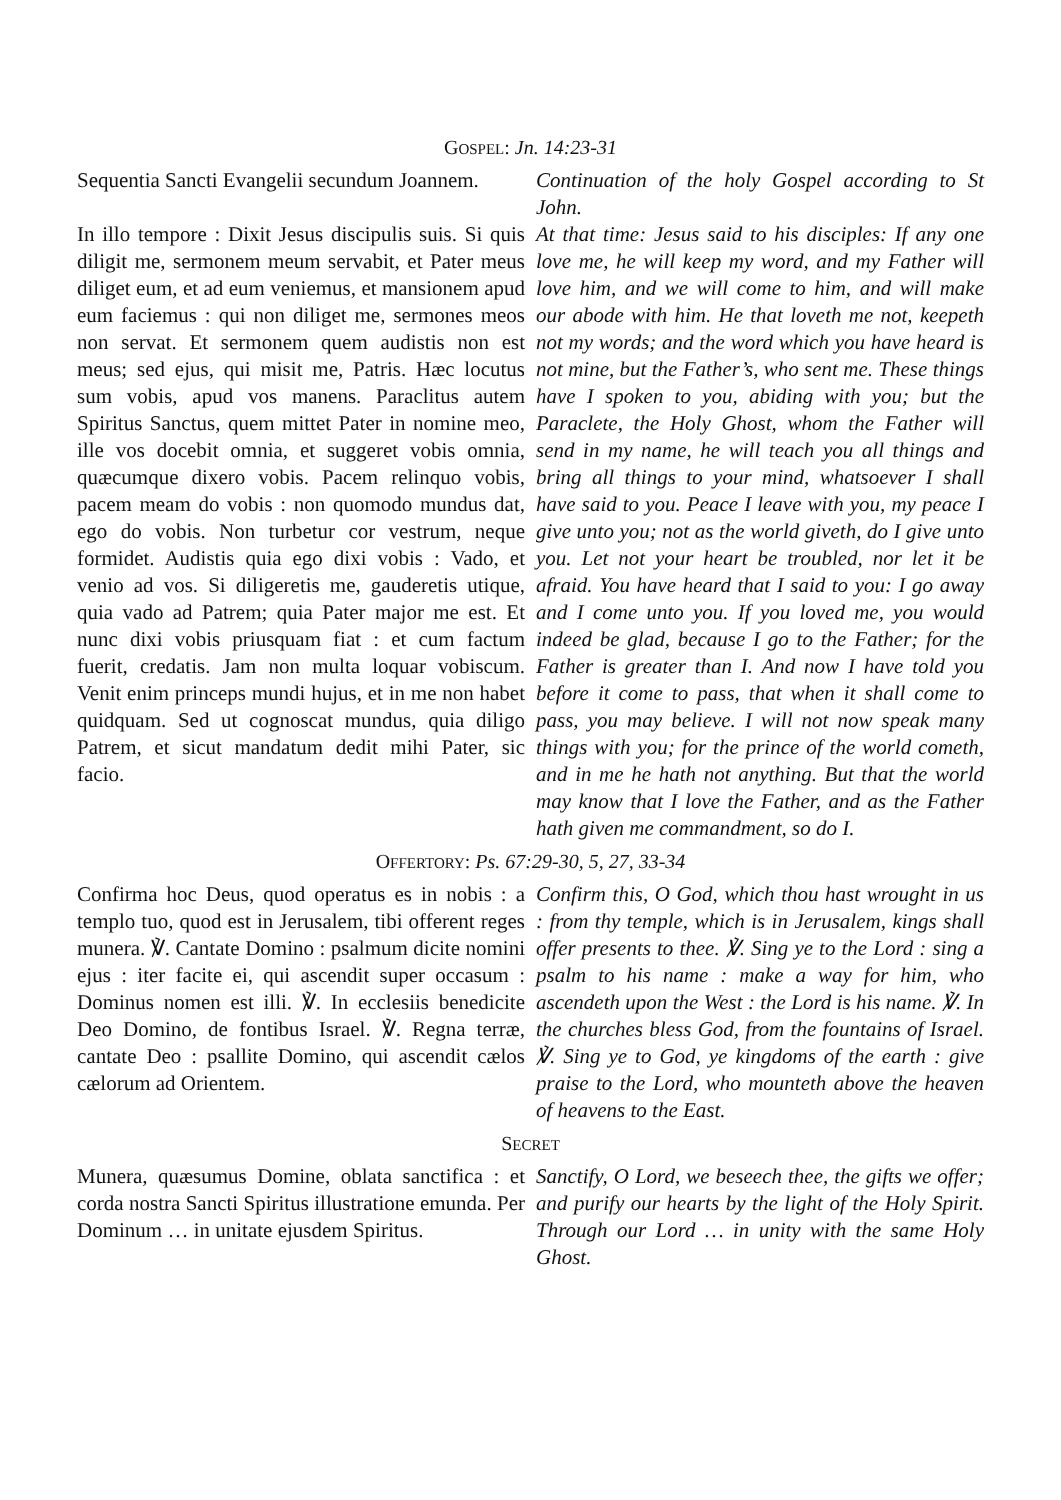GOSPEL: Jn. 14:23-31
Sequentia Sancti Evangelii secundum Joannem.
In illo tempore : Dixit Jesus discipulis suis. Si quis diligit me, sermonem meum servabit, et Pater meus diliget eum, et ad eum veniemus, et mansionem apud eum faciemus : qui non diliget me, sermones meos non servat. Et sermonem quem audistis non est meus; sed ejus, qui misit me, Patris. Hæc locutus sum vobis, apud vos manens. Paraclitus autem Spiritus Sanctus, quem mittet Pater in nomine meo, ille vos docebit omnia, et suggeret vobis omnia, quæcumque dixero vobis. Pacem relinquo vobis, pacem meam do vobis : non quomodo mundus dat, ego do vobis. Non turbetur cor vestrum, neque formidet. Audistis quia ego dixi vobis : Vado, et venio ad vos. Si diligeretis me, gauderetis utique, quia vado ad Patrem; quia Pater major me est. Et nunc dixi vobis priusquam fiat : et cum factum fuerit, credatis. Jam non multa loquar vobiscum. Venit enim princeps mundi hujus, et in me non habet quidquam. Sed ut cognoscat mundus, quia diligo Patrem, et sicut mandatum dedit mihi Pater, sic facio.
Continuation of the holy Gospel according to St John.
At that time: Jesus said to his disciples: If any one love me, he will keep my word, and my Father will love him, and we will come to him, and will make our abode with him. He that loveth me not, keepeth not my words; and the word which you have heard is not mine, but the Father’s, who sent me. These things have I spoken to you, abiding with you; but the Paraclete, the Holy Ghost, whom the Father will send in my name, he will teach you all things and bring all things to your mind, whatsoever I shall have said to you. Peace I leave with you, my peace I give unto you; not as the world giveth, do I give unto you. Let not your heart be troubled, nor let it be afraid. You have heard that I said to you: I go away and I come unto you. If you loved me, you would indeed be glad, because I go to the Father; for the Father is greater than I. And now I have told you before it come to pass, that when it shall come to pass, you may believe. I will not now speak many things with you; for the prince of the world cometh, and in me he hath not anything. But that the world may know that I love the Father, and as the Father hath given me commandment, so do I.
OFFERTORY: Ps. 67:29-30, 5, 27, 33-34
Confirma hoc Deus, quod operatus es in nobis : a templo tuo, quod est in Jerusalem, tibi offerent reges munera. ℣. Cantate Domino : psalmum dicite nomini ejus : iter facite ei, qui ascendit super occasum : Dominus nomen est illi. ℣. In ecclesiis benedicite Deo Domino, de fontibus Israel. ℣. Regna terræ, cantate Deo : psallite Domino, qui ascendit cælos cælorum ad Orientem.
Confirm this, O God, which thou hast wrought in us : from thy temple, which is in Jerusalem, kings shall offer presents to thee. ℣. Sing ye to the Lord : sing a psalm to his name : make a way for him, who ascendeth upon the West : the Lord is his name. ℣. In the churches bless God, from the fountains of Israel. ℣. Sing ye to God, ye kingdoms of the earth : give praise to the Lord, who mounteth above the heaven of heavens to the East.
SECRET
Munera, quæsumus Domine, oblata sanctifica : et corda nostra Sancti Spiritus illustratione emunda. Per Dominum … in unitate ejusdem Spiritus.
Sanctify, O Lord, we beseech thee, the gifts we offer; and purify our hearts by the light of the Holy Spirit. Through our Lord … in unity with the same Holy Ghost.